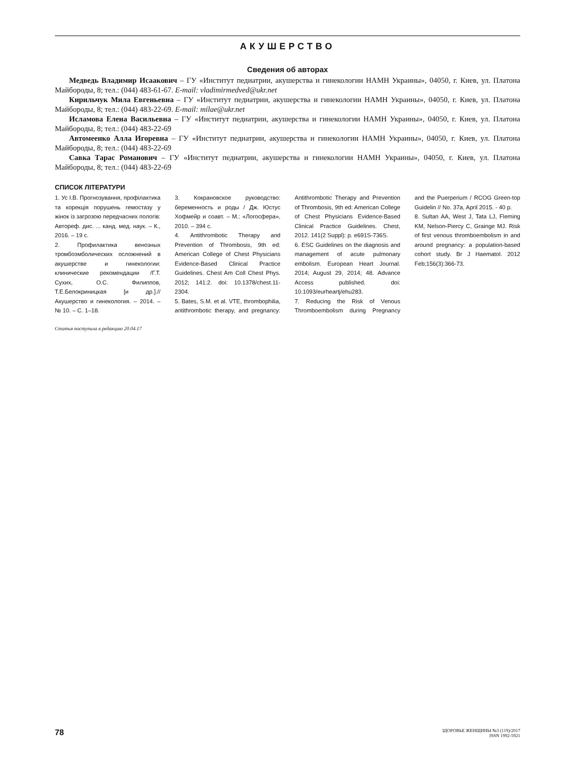АКУШЕРСТВО
Сведения об авторах
Медведь Владимир Исаакович – ГУ «Институт педиатрии, акушерства и гинекологии НАМН Украины», 04050, г. Киев, ул. Платона Майбороды, 8; тел.: (044) 483-61-67. E-mail: vladimirmedved@ukr.net
Кирильчук Мила Евгеньевна – ГУ «Институт педиатрии, акушерства и гинекологии НАМН Украины», 04050, г. Киев, ул. Платона Майбороды, 8; тел.: (044) 483-22-69. E-mail: milae@ukr.net
Исламова Елена Васильевна – ГУ «Институт педиатрии, акушерства и гинекологии НАМН Украины», 04050, г. Киев, ул. Платона Майбороды, 8; тел.: (044) 483-22-69
Автомеенко Алла Игоревна – ГУ «Институт педиатрии, акушерства и гинекологии НАМН Украины», 04050, г. Киев, ул. Платона Майбороды, 8; тел.: (044) 483-22-69
Савка Тарас Романович – ГУ «Институт педиатрии, акушерства и гинекологии НАМН Украины», 04050, г. Киев, ул. Платона Майбороды, 8; тел.: (044) 483-22-69
СПИСОК ЛІТЕРАТУРИ
1. Ус І.В. Прогнозування, профілактика та корекція порушень гемостазу у жінок із загрозою передчасних пологів: Автореф. дис. ... канд. мед. наук. – К., 2016. – 19 с.
2. Профилактика венозных тромбоэмболических осложнений в акушерстве и гинекологии: клинические рекомендации /Г.Т. Сухих, О.С. Филиппов, Т.Е.Белокриницкая [и др.].// Акушерство и гинекология. – 2014. – № 10. – С. 1–18.
3. Кокрановское руководство: беременность и роды / Дж. Юстус Хофмейр и соавт. – М.: «Логосфера», 2010. – 394 с.
4. Antithrombotic Therapy and Prevention of Thrombosis, 9th ed: American College of Chest Physicians Evidence-Based Clinical Practice Guidelines. Chest Am Coll Chest Phys. 2012; 141:2. doi: 10.1378/chest.11-2304.
5. Bates, S.M. et al. VTE, thrombophilia, antithrombotic therapy, and pregnancy: Antithrombotic Therapy and Prevention of Thrombosis, 9th ed: American College of Chest Physicians Evidence-Based Clinical Practice Guidelines. Chest, 2012. 141(2 Suppl): p. e691S-736S.
6. ESC Guidelines on the diagnosis and management of acute pulmonary embolism. European Heart Journal. 2014; August 29, 2014; 48. Advance Access published. doi: 10.1093/eurheartj/ehu283.
7. Reducing the Risk of Venous Thromboembolism during Pregnancy and the Puerperium / RCOG Green-top Guidelin // No. 37a, April 2015. - 40 p.
8. Sultan AA, West J, Tata LJ, Fleming KM, Nelson-Piercy C, Grainge MJ. Risk of first venous thromboembolism in and around pregnancy: a population-based cohort study. Br J Haematol. 2012 Feb;156(3):366-73.
Статья поступила в редакцию 20.04.17
78
ЗДОРОВЬЕ ЖЕНЩИНЫ №3 (119)/2017
ISSN 1992-5921